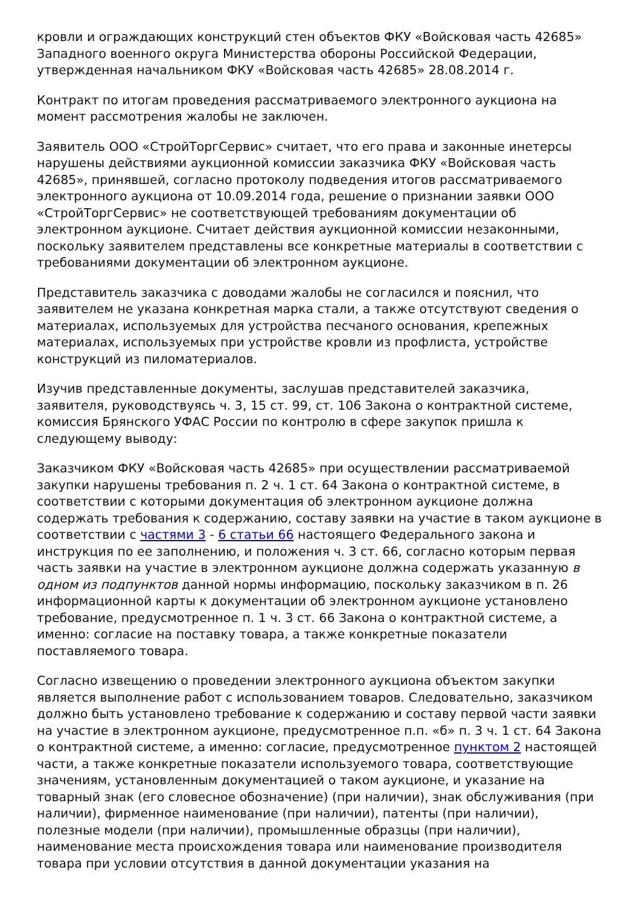кровли и ограждающих конструкций стен объектов ФКУ «Войсковая часть 42685» Западного военного округа Министерства обороны Российской Федерации, утвержденная начальником ФКУ «Войсковая часть 42685» 28.08.2014 г.
Контракт по итогам проведения рассматриваемого электронного аукциона на момент рассмотрения жалобы не заключен.
Заявитель ООО «СтройТоргСервис» считает, что его права и законные инетерсы нарушены действиями аукционной комиссии заказчика ФКУ «Войсковая часть 42685», принявшей, согласно протоколу подведения итогов рассматриваемого электронного аукциона от 10.09.2014 года, решение о признании заявки ООО «СтройТоргСервис» не соответствующей требованиям документации об электронном аукционе. Считает действия аукционной комиссии незаконными, поскольку заявителем представлены все конкретные материалы в соответствии с требованиями документации об электронном аукционе.
Представитель заказчика с доводами жалобы не согласился и пояснил, что заявителем не указана конкретная марка стали, а также отсутствуют сведения о материалах, используемых для устройства песчаного основания, крепежных материалах, используемых при устройстве кровли из профлиста, устройстве конструкций из пиломатериалов.
Изучив представленные документы, заслушав представителей заказчика, заявителя, руководствуясь ч. 3, 15 ст. 99, ст. 106 Закона о контрактной системе, комиссия Брянского УФАС России по контролю в сфере закупок пришла к следующему выводу:
Заказчиком ФКУ «Войсковая часть 42685» при осуществлении рассматриваемой закупки нарушены требования п. 2 ч. 1 ст. 64 Закона о контрактной системе, в соответствии с которыми документация об электронном аукционе должна содержать требования к содержанию, составу заявки на участие в таком аукционе в соответствии с частями 3 - 6 статьи 66 настоящего Федерального закона и инструкция по ее заполнению, и положения ч. 3 ст. 66, согласно которым первая часть заявки на участие в электронном аукционе должна содержать указанную в одном из подпунктов данной нормы информацию, поскольку заказчиком в п. 26 информационной карты к документации об электронном аукционе установлено требование, предусмотренное п. 1 ч. 3 ст. 66 Закона о контрактной системе, а именно: согласие на поставку товара, а также конкретные показатели поставляемого товара.
Согласно извещению о проведении электронного аукциона объектом закупки является выполнение работ с использованием товаров. Следовательно, заказчиком должно быть установлено требование к содержанию и составу первой части заявки на участие в электронном аукционе, предусмотренное п.п. «б» п. 3 ч. 1 ст. 64 Закона о контрактной системе, а именно: согласие, предусмотренное пунктом 2 настоящей части, а также конкретные показатели используемого товара, соответствующие значениям, установленным документацией о таком аукционе, и указание на товарный знак (его словесное обозначение) (при наличии), знак обслуживания (при наличии), фирменное наименование (при наличии), патенты (при наличии), полезные модели (при наличии), промышленные образцы (при наличии), наименование места происхождения товара или наименование производителя товара при условии отсутствия в данной документации указания на